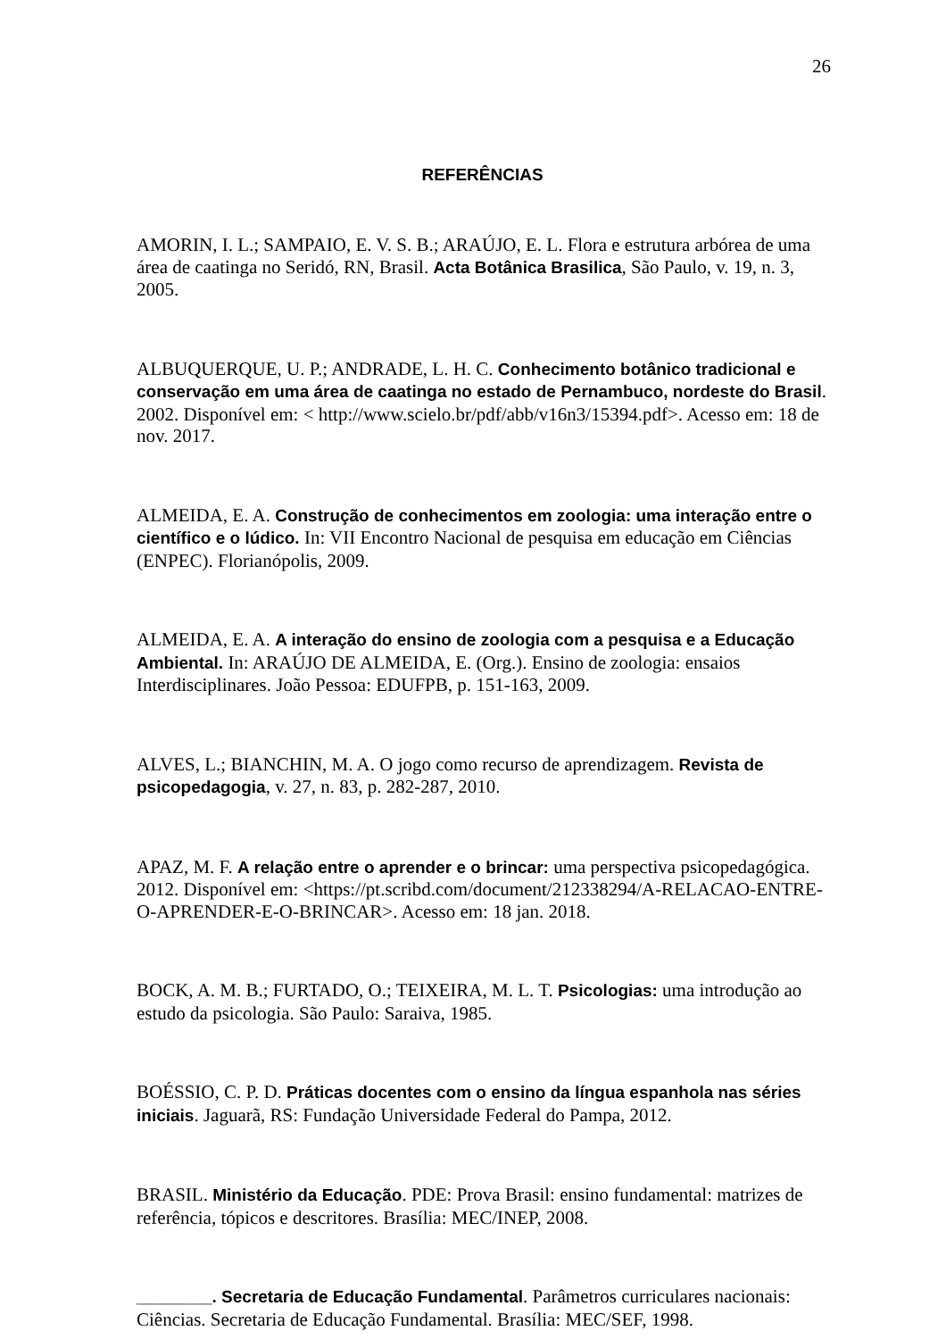26
REFERÊNCIAS
AMORIN, I. L.; SAMPAIO, E. V. S. B.; ARAÚJO, E. L. Flora e estrutura arbórea de uma área de caatinga no Seridó, RN, Brasil. Acta Botânica Brasilica, São Paulo, v. 19, n. 3, 2005.
ALBUQUERQUE, U. P.; ANDRADE, L. H. C. Conhecimento botânico tradicional e conservação em uma área de caatinga no estado de Pernambuco, nordeste do Brasil. 2002. Disponível em: < http://www.scielo.br/pdf/abb/v16n3/15394.pdf>. Acesso em: 18 de nov. 2017.
ALMEIDA, E. A. Construção de conhecimentos em zoologia: uma interação entre o científico e o lúdico. In: VII Encontro Nacional de pesquisa em educação em Ciências (ENPEC). Florianópolis, 2009.
ALMEIDA, E. A. A interação do ensino de zoologia com a pesquisa e a Educação Ambiental. In: ARAÚJO DE ALMEIDA, E. (Org.). Ensino de zoologia: ensaios Interdisciplinares. João Pessoa: EDUFPB, p. 151-163, 2009.
ALVES, L.; BIANCHIN, M. A. O jogo como recurso de aprendizagem. Revista de psicopedagogia, v. 27, n. 83, p. 282-287, 2010.
APAZ, M. F. A relação entre o aprender e o brincar: uma perspectiva psicopedagógica. 2012. Disponível em: <https://pt.scribd.com/document/212338294/A-RELACAO-ENTRE-O-APRENDER-E-O-BRINCAR>. Acesso em: 18 jan. 2018.
BOCK, A. M. B.; FURTADO, O.; TEIXEIRA, M. L. T. Psicologias: uma introdução ao estudo da psicologia. São Paulo: Saraiva, 1985.
BOÉSSIO, C. P. D. Práticas docentes com o ensino da língua espanhola nas séries iniciais. Jaguarã, RS: Fundação Universidade Federal do Pampa, 2012.
BRASIL. Ministério da Educação. PDE: Prova Brasil: ensino fundamental: matrizes de referência, tópicos e descritores. Brasília: MEC/INEP, 2008.
________. Secretaria de Educação Fundamental. Parâmetros curriculares nacionais: Ciências. Secretaria de Educação Fundamental. Brasília: MEC/SEF, 1998.